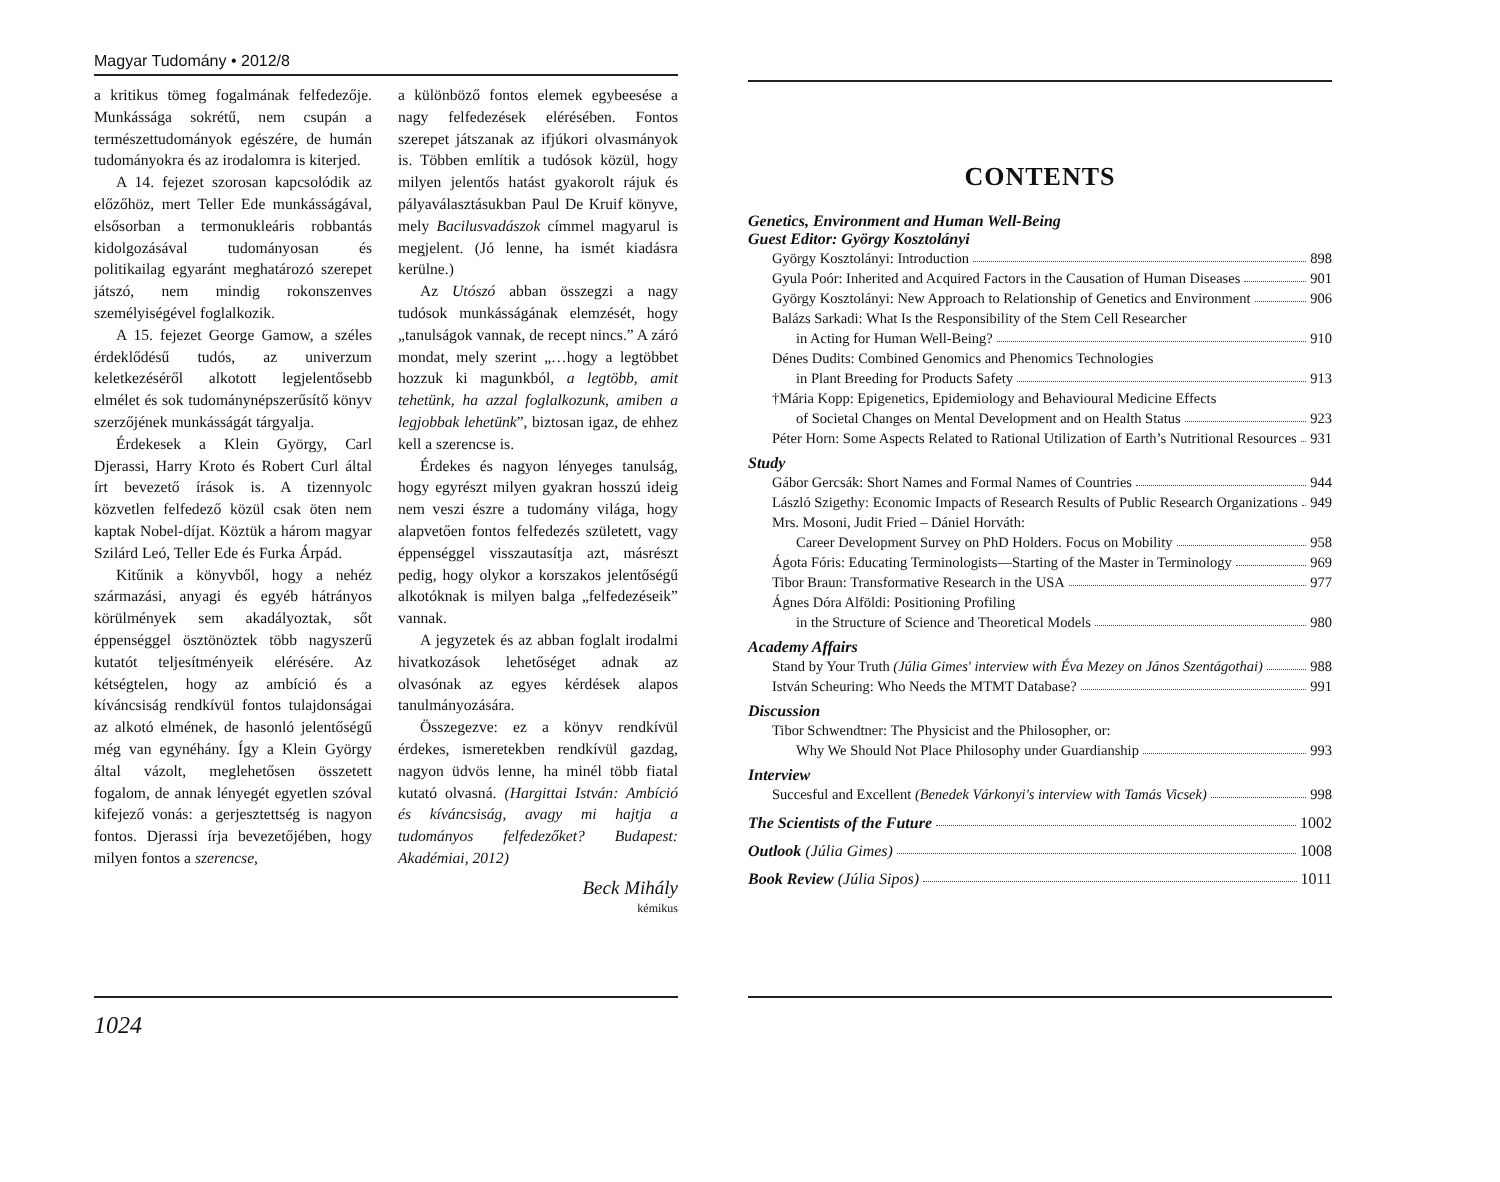Magyar Tudomány • 2012/8
a kritikus tömeg fogalmának felfedezője. Munkássága sokrétű, nem csupán a természettudományok egészére, de humán tudományokra és az irodalomra is kiterjed.
A 14. fejezet szorosan kapcsolódik az előzőhöz, mert Teller Ede munkásságával, elsősorban a termonukleáris robbantás kidolgozásával tudományosan és politikailag egyaránt meghatározó szerepet játszó, nem mindig rokonszenves személyiségével foglalkozik.
A 15. fejezet George Gamow, a széles érdeklődésű tudós, az univerzum keletkezéséről alkotott legjelentősebb elmélet és sok tudománynépszerűsítő könyv szerzőjének munkásságát tárgyalja.
Érdekesek a Klein György, Carl Djerassi, Harry Kroto és Robert Curl által írt bevezető írások is. A tizennyolc közvetlen felfedező közül csak öten nem kaptak Nobel-díjat. Köztük a három magyar Szilárd Leó, Teller Ede és Furka Árpád.
Kitűnik a könyvből, hogy a nehéz származási, anyagi és egyéb hátrányos körülmények sem akadályoztak, sőt éppenséggel ösztönöztek több nagyszerű kutatót teljesítményeik elérésére. Az kétségtelen, hogy az ambíció és a kíváncsiság rendkívül fontos tulajdonságai az alkotó elmének, de hasonló jelentőségű még van egynéhány. Így a Klein György által vázolt, meglehetősen összetett fogalom, de annak lényegét egyetlen szóval kifejező vonás: a gerjesztettség is nagyon fontos. Djerassi írja bevezetőjében, hogy milyen fontos a szerencse,
a különböző fontos elemek egybeesése a nagy felfedezések elérésében. Fontos szerepet játszanak az ifjúkori olvasmányok is. Többen említik a tudósok közül, hogy milyen jelentős hatást gyakorolt rájuk és pályaválasztásukban Paul De Kruif könyve, mely Bacilusvadászok címmel magyarul is megjelent. (Jó lenne, ha ismét kiadásra kerülne.)
Az Utószó abban összegzi a nagy tudósok munkásságának elemzését, hogy „tanulságok vannak, de recept nincs.” A záró mondat, mely szerint „…hogy a legtöbbet hozzuk ki magunkból, a legtöbb, amit tehetünk, ha azzal foglalkozunk, amiben a legjobbak lehetünk”, biztosan igaz, de ehhez kell a szerencse is.
Érdekes és nagyon lényeges tanulság, hogy egyrészt milyen gyakran hosszú ideig nem veszi észre a tudomány világa, hogy alapvetően fontos felfedezés született, vagy éppenséggel visszautasítja azt, másrészt pedig, hogy olykor a korszakos jelentőségű alkotóknak is milyen balga „felfedezéseik” vannak.
A jegyzetek és az abban foglalt irodalmi hivatkozások lehetőséget adnak az olvasónak az egyes kérdések alapos tanulmányozására.
Összegezve: ez a könyv rendkívül érdekes, ismeretekben rendkívül gazdag, nagyon üdvös lenne, ha minél több fiatal kutató olvasná. (Hargittai István: Ambíció és kíváncsiság, avagy mi hajtja a tudományos felfedezőket? Budapest: Akadémiai, 2012)
Beck Mihály
kémikus
1024
CONTENTS
Genetics, Environment and Human Well-Being
Guest Editor: György Kosztolányi
György Kosztolányi: Introduction 898
Gyula Poór: Inherited and Acquired Factors in the Causation of Human Diseases 901
György Kosztolányi: New Approach to Relationship of Genetics and Environment 906
Balázs Sarkadi: What Is the Responsibility of the Stem Cell Researcher
in Acting for Human Well-Being? 910
Dénes Dudits: Combined Genomics and Phenomics Technologies
in Plant Breeding for Products Safety 913
†Mária Kopp: Epigenetics, Epidemiology and Behavioural Medicine Effects
of Societal Changes on Mental Development and on Health Status 923
Péter Horn: Some Aspects Related to Rational Utilization of Earth’s Nutritional Resources 931
Study
Gábor Gercsák: Short Names and Formal Names of Countries 944
László Szigethy: Economic Impacts of Research Results of Public Research Organizations 949
Mrs. Mosoni, Judit Fried – Dániel Horváth:
Career Development Survey on PhD Holders. Focus on Mobility 958
Ágota Fóris: Educating Terminologists—Starting of the Master in Terminology 969
Tibor Braun: Transformative Research in the USA 977
Ágnes Dóra Alföldi: Positioning Profiling
in the Structure of Science and Theoretical Models 980
Academy Affairs
Stand by Your Truth (Júlia Gimes' interview with Éva Mezey on János Szentágothai) 988
István Scheuring: Who Needs the MTMT Database? 991
Discussion
Tibor Schwendtner: The Physicist and the Philosopher, or:
Why We Should Not Place Philosophy under Guardianship 993
Interview
Succesful and Excellent (Benedek Várkonyi's interview with Tamás Vicsek) 998
The Scientists of the Future 1002
Outlook (Júlia Gimes) 1008
Book Review (Júlia Sipos) 1011